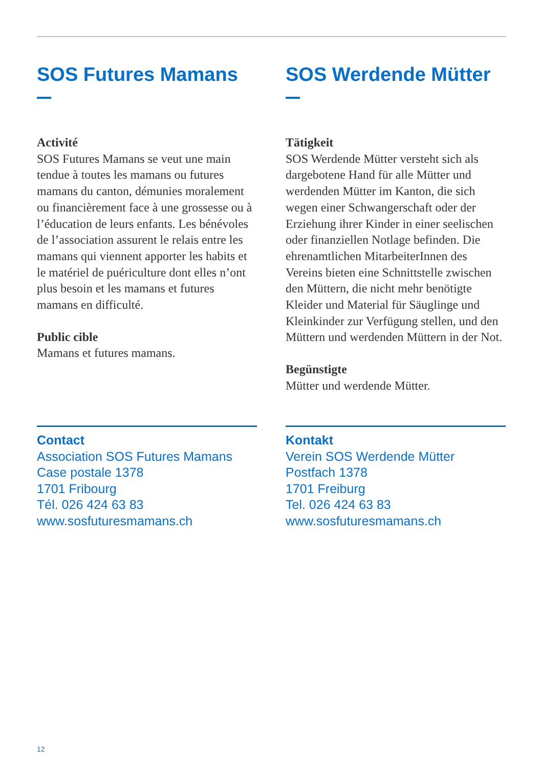SOS Futures Mamans
Activité
SOS Futures Mamans se veut une main tendue à toutes les mamans ou futures mamans du canton, démunies moralement ou financièrement face à une grossesse ou à l’éducation de leurs enfants. Les bénévoles de l’association assurent le relais entre les mamans qui viennent apporter les habits et le matériel de puériculture dont elles n’ont plus besoin et les mamans et futures mamans en difficulté.
Public cible
Mamans et futures mamans.
Contact
Association SOS Futures Mamans
Case postale 1378
1701 Fribourg
Tél. 026 424 63 83
www.sosfuturesmamans.ch
SOS Werdende Mütter
Tätigkeit
SOS Werdende Mütter versteht sich als dargebotene Hand für alle Mütter und werdenden Mütter im Kanton, die sich wegen einer Schwangerschaft oder der Erziehung ihrer Kinder in einer seelischen oder finanziellen Notlage befinden. Die ehrenamtlichen MitarbeiterInnen des Vereins bieten eine Schnittstelle zwischen den Müttern, die nicht mehr benötigte Kleider und Material für Säuglinge und Kleinkinder zur Verfügung stellen, und den Müttern und werdenden Müttern in der Not.
Begünstigte
Mütter und werdende Mütter.
Kontakt
Verein SOS Werdende Mütter
Postfach 1378
1701 Freiburg
Tel. 026 424 63 83
www.sosfuturesmamans.ch
12